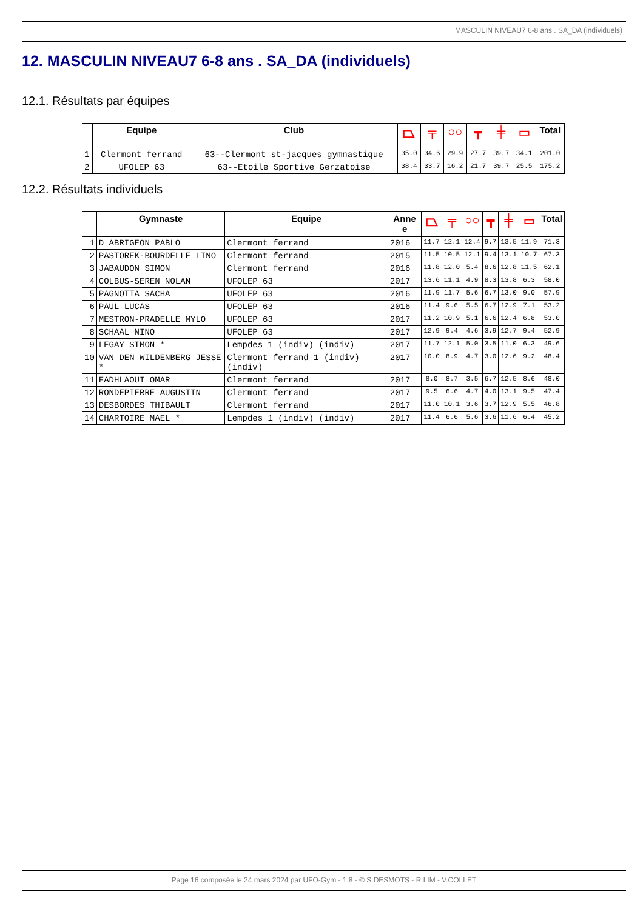MASCULIN NIVEAU7 6-8 ans . SA_DA (individuels)
12. MASCULIN NIVEAU7 6-8 ans . SA_DA (individuels)
12.1. Résultats par équipes
| | Equipe | Club | ⏢ | ╤ | ○○ | ┳ | ╪ | ▭ | Total |
| --- | --- | --- | --- | --- | --- | --- | --- | --- | --- |
| 1 | Clermont ferrand | 63--Clermont st-jacques gymnastique | 35.0 | 34.6 | 29.9 | 27.7 | 39.7 | 34.1 | 201.0 |
| 2 | UFOLEP 63 | 63--Etoile Sportive Gerzatoise | 38.4 | 33.7 | 16.2 | 21.7 | 39.7 | 25.5 | 175.2 |
12.2. Résultats individuels
| | Gymnaste | Equipe | Anne e | ⏢ | ╤ | ○○ | ┳ | ╪ | ▭ | Total |
| --- | --- | --- | --- | --- | --- | --- | --- | --- | --- | --- |
| 1 | D ABRIGEON PABLO | Clermont ferrand | 2016 | 11.7 | 12.1 | 12.4 | 9.7 | 13.5 | 11.9 | 71.3 |
| 2 | PASTOREK-BOURDELLE LINO | Clermont ferrand | 2015 | 11.5 | 10.5 | 12.1 | 9.4 | 13.1 | 10.7 | 67.3 |
| 3 | JABAUDON SIMON | Clermont ferrand | 2016 | 11.8 | 12.0 | 5.4 | 8.6 | 12.8 | 11.5 | 62.1 |
| 4 | COLBUS-SEREN NOLAN | UFOLEP 63 | 2017 | 13.6 | 11.1 | 4.9 | 8.3 | 13.8 | 6.3 | 58.0 |
| 5 | PAGNOTTA SACHA | UFOLEP 63 | 2016 | 11.9 | 11.7 | 5.6 | 6.7 | 13.0 | 9.0 | 57.9 |
| 6 | PAUL LUCAS | UFOLEP 63 | 2016 | 11.4 | 9.6 | 5.5 | 6.7 | 12.9 | 7.1 | 53.2 |
| 7 | MESTRON-PRADELLE MYLO | UFOLEP 63 | 2017 | 11.2 | 10.9 | 5.1 | 6.6 | 12.4 | 6.8 | 53.0 |
| 8 | SCHAAL NINO | UFOLEP 63 | 2017 | 12.9 | 9.4 | 4.6 | 3.9 | 12.7 | 9.4 | 52.9 |
| 9 | LEGAY SIMON * | Lempdes 1 (indiv) (indiv) | 2017 | 11.7 | 12.1 | 5.0 | 3.5 | 11.0 | 6.3 | 49.6 |
| 10 | VAN DEN WILDENBERG JESSE * | Clermont ferrand 1 (indiv) (indiv) | 2017 | 10.0 | 8.9 | 4.7 | 3.0 | 12.6 | 9.2 | 48.4 |
| 11 | FADHLAOUI OMAR | Clermont ferrand | 2017 | 8.0 | 8.7 | 3.5 | 6.7 | 12.5 | 8.6 | 48.0 |
| 12 | RONDEPIERRE AUGUSTIN | Clermont ferrand | 2017 | 9.5 | 6.6 | 4.7 | 4.0 | 13.1 | 9.5 | 47.4 |
| 13 | DESBORDES THIBAULT | Clermont ferrand | 2017 | 11.0 | 10.1 | 3.6 | 3.7 | 12.9 | 5.5 | 46.8 |
| 14 | CHARTOIRE MAEL * | Lempdes 1 (indiv) (indiv) | 2017 | 11.4 | 6.6 | 5.6 | 3.6 | 11.6 | 6.4 | 45.2 |
Page 16 composée le 24 mars 2024 par UFO-Gym - 1.8 - © S.DESMOTS - R.LIM - V.COLLET